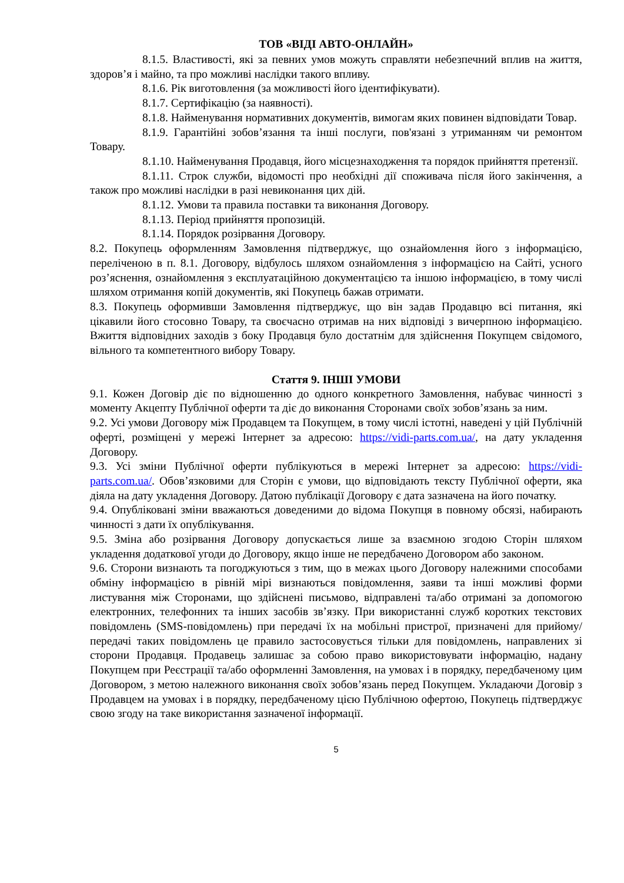ТОВ «ВІДІ АВТО-ОНЛАЙН»
8.1.5. Властивості, які за певних умов можуть справляти небезпечний вплив на життя, здоров’я і майно, та про можливі наслідки такого впливу.
8.1.6. Рік виготовлення (за можливості його ідентифікувати).
8.1.7. Сертифікацію (за наявності).
8.1.8. Найменування нормативних документів, вимогам яких повинен відповідати Товар.
8.1.9. Гарантійні зобов’язання та інші послуги, пов'язані з утриманням чи ремонтом Товару.
8.1.10. Найменування Продавця, його місцезнаходження та порядок прийняття претензії.
8.1.11. Строк служби, відомості про необхідні дії споживача після його закінчення, а також про можливі наслідки в разі невиконання цих дій.
8.1.12. Умови та правила поставки та виконання Договору.
8.1.13. Період прийняття пропозицій.
8.1.14. Порядок розірвання Договору.
8.2. Покупець оформленням Замовлення підтверджує, що ознайомлення його з інформацією, переліченою в п. 8.1. Договору, відбулось шляхом ознайомлення з інформацією на Сайті, усного роз’яснення, ознайомлення з експлуатаційною документацією та іншою інформацією, в тому числі шляхом отримання копій документів, які Покупець бажав отримати.
8.3. Покупець оформивши Замовлення підтверджує, що він задав Продавцю всі питання, які цікавили його стосовно Товару, та своєчасно отримав на них відповіді з вичерпною інформацією. Вжиття відповідних заходів з боку Продавця було достатнім для здійснення Покупцем свідомого, вільного та компетентного вибору Товару.
Стаття 9. ІНШІ УМОВИ
9.1. Кожен Договір діє по відношенню до одного конкретного Замовлення, набуває чинності з моменту Акцепту Публічної оферти та діє до виконання Сторонами своїх зобов’язань за ним.
9.2. Усі умови Договору між Продавцем та Покупцем, в тому числі істотні, наведені у цій Публічній оферті, розміщені у мережі Інтернет за адресою: https://vidi-parts.com.ua/, на дату укладення Договору.
9.3. Усі зміни Публічної оферти публікуються в мережі Інтернет за адресою: https://vidi-parts.com.ua/. Обов’язковими для Сторін є умови, що відповідають тексту Публічної оферти, яка діяла на дату укладення Договору. Датою публікації Договору є дата зазначена на його початку.
9.4. Опубліковані зміни вважаються доведеними до відома Покупця в повному обсязі, набирають чинності з дати їх опублікування.
9.5. Зміна або розірвання Договору допускається лише за взаємною згодою Сторін шляхом укладення додаткової угоди до Договору, якщо інше не передбачено Договором або законом.
9.6. Сторони визнають та погоджуються з тим, що в межах цього Договору належними способами обміну інформацією в рівній мірі визнаються повідомлення, заяви та інші можливі форми листування між Сторонами, що здійснені письмово, відправлені та/або отримані за допомогою електронних, телефонних та інших засобів зв’язку. При використанні служб коротких текстових повідомлень (SMS-повідомлень) при передачі їх на мобільні пристрої, призначені для прийому/передачі таких повідомлень це правило застосовується тільки для повідомлень, направлених зі сторони Продавця. Продавець залишає за собою право використовувати інформацію, надану Покупцем при Реєстрації та/або оформленні Замовлення, на умовах і в порядку, передбаченому цим Договором, з метою належного виконання своїх зобов’язань перед Покупцем. Укладаючи Договір з Продавцем на умовах і в порядку, передбаченому цією Публічною офертою, Покупець підтверджує свою згоду на таке використання зазначеної інформації.
5